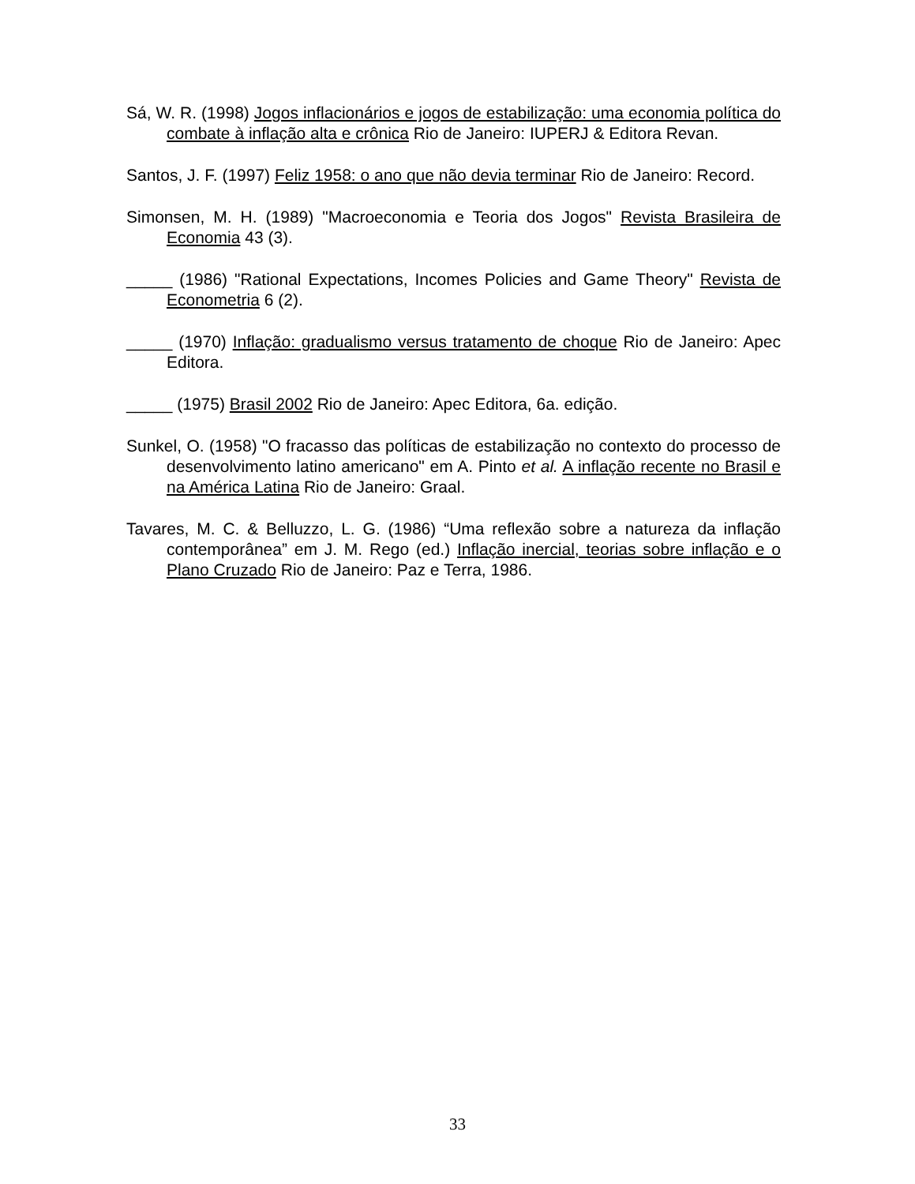Sá, W. R. (1998) Jogos inflacionários e jogos de estabilização: uma economia política do combate à inflação alta e crônica Rio de Janeiro: IUPERJ & Editora Revan.
Santos, J. F. (1997) Feliz 1958: o ano que não devia terminar Rio de Janeiro: Record.
Simonsen, M. H. (1989) "Macroeconomia e Teoria dos Jogos" Revista Brasileira de Economia 43 (3).
_____ (1986) "Rational Expectations, Incomes Policies and Game Theory" Revista de Econometria 6 (2).
_____ (1970) Inflação: gradualismo versus tratamento de choque Rio de Janeiro: Apec Editora.
_____ (1975) Brasil 2002 Rio de Janeiro: Apec Editora, 6a. edição.
Sunkel, O. (1958) "O fracasso das políticas de estabilização no contexto do processo de desenvolvimento latino americano" em A. Pinto et al. A inflação recente no Brasil e na América Latina Rio de Janeiro: Graal.
Tavares, M. C. & Belluzzo, L. G. (1986) “Uma reflexão sobre a natureza da inflação contemporânea” em J. M. Rego (ed.) Inflação inercial, teorias sobre inflação e o Plano Cruzado Rio de Janeiro: Paz e Terra, 1986.
33